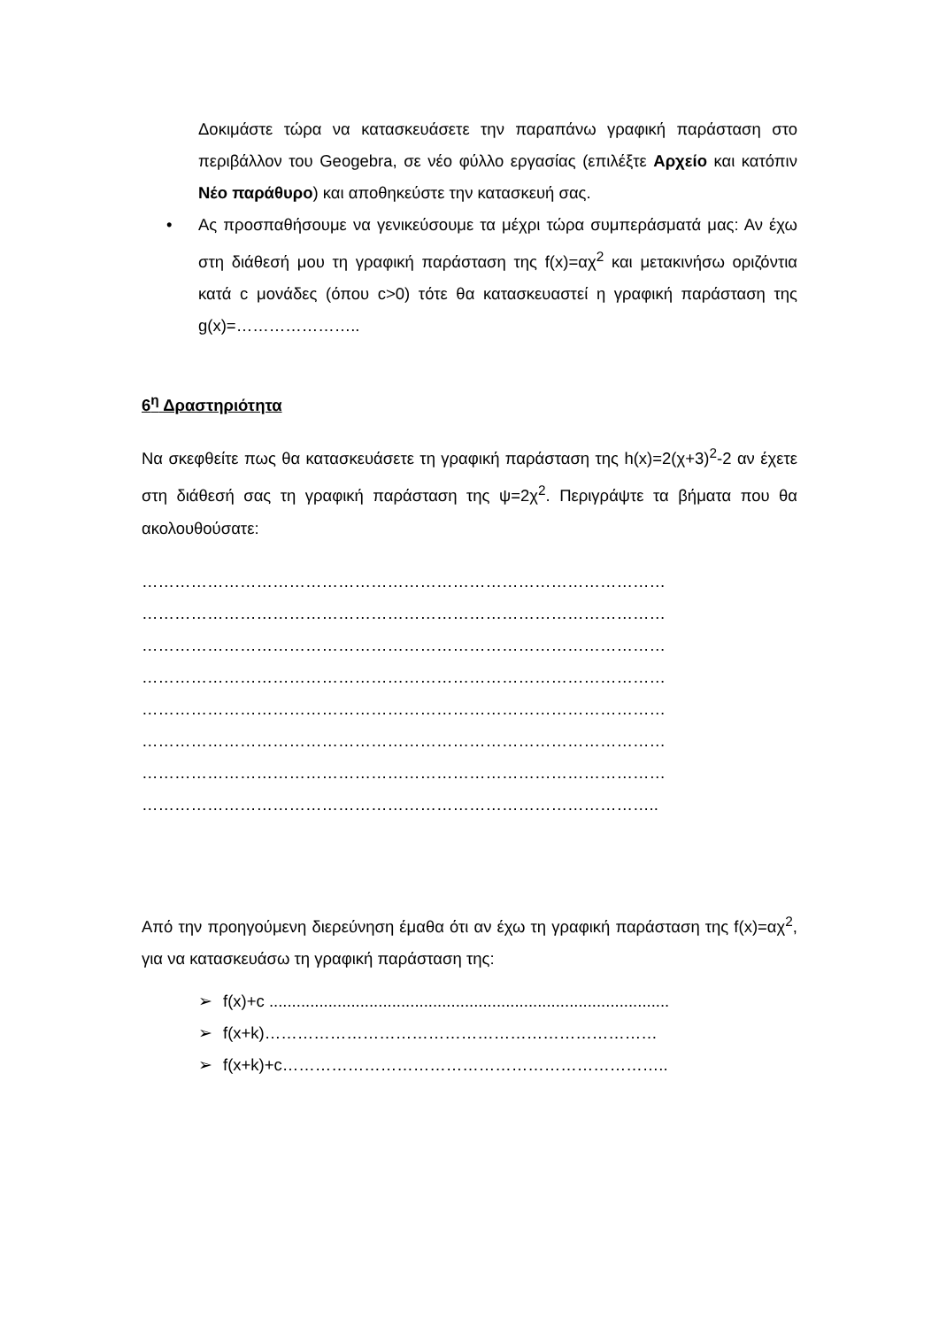Δοκιμάστε τώρα να κατασκευάσετε την παραπάνω γραφική παράσταση στο περιβάλλον του Geogebra, σε νέο φύλλο εργασίας (επιλέξτε Αρχείο και κατόπιν Νέο παράθυρο) και αποθηκεύστε την κατασκευή σας.
• Ας προσπαθήσουμε να γενικεύσουμε τα μέχρι τώρα συμπεράσματά μας: Αν έχω στη διάθεσή μου τη γραφική παράσταση της f(x)=αχ<sup>2</sup> και μετακινήσω οριζόντια κατά c μονάδες (όπου c>0) τότε θα κατασκευαστεί η γραφική παράσταση της g(x)=…………………..
6<sup>η</sup> Δραστηριότητα
Να σκεφθείτε πως θα κατασκευάσετε τη γραφική παράσταση της h(x)=2(χ+3)<sup>2</sup>-2 αν έχετε στη διάθεσή σας τη γραφική παράσταση της ψ=2χ<sup>2</sup>. Περιγράψτε τα βήματα που θα ακολουθούσατε:
……………………………………………………………………………………
……………………………………………………………………………………
……………………………………………………………………………………
……………………………………………………………………………………
……………………………………………………………………………………
……………………………………………………………………………………
……………………………………………………………………………………
…………………………………………………………………………………..
Από την προηγούμενη διερεύνηση έμαθα ότι αν έχω τη γραφική παράσταση της f(x)=αχ<sup>2</sup>, για να κατασκευάσω τη γραφική παράσταση της:
➢ f(x)+c ........................................................................................
➢ f(x+k)………………………………………………………………
➢ f(x+k)+c……………………………………………………………..